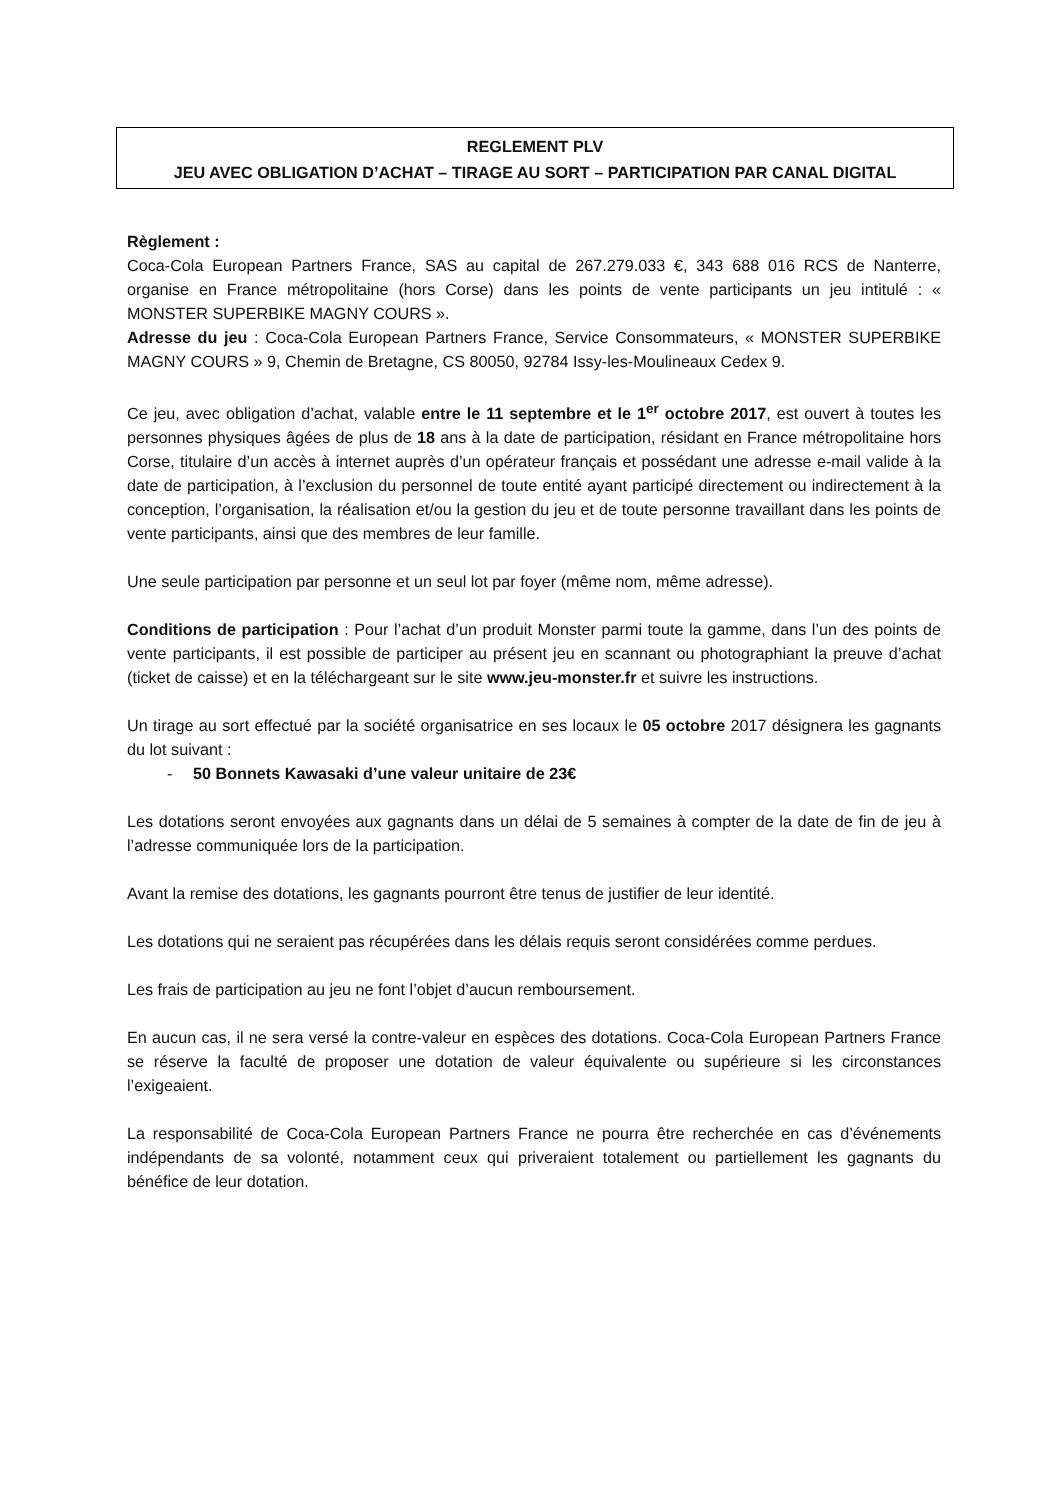REGLEMENT PLV
JEU AVEC OBLIGATION D’ACHAT – TIRAGE AU SORT – PARTICIPATION PAR CANAL DIGITAL
Règlement :
Coca-Cola European Partners France, SAS au capital de 267.279.033 €, 343 688 016 RCS de Nanterre, organise en France métropolitaine (hors Corse) dans les points de vente participants un jeu intitulé : « MONSTER SUPERBIKE MAGNY COURS ».
Adresse du jeu : Coca-Cola European Partners France, Service Consommateurs, « MONSTER SUPERBIKE MAGNY COURS » 9, Chemin de Bretagne, CS 80050, 92784 Issy-les-Moulineaux Cedex 9.
Ce jeu, avec obligation d’achat, valable entre le 11 septembre et le 1<sup>er</sup> octobre 2017, est ouvert à toutes les personnes physiques âgées de plus de 18 ans à la date de participation, résidant en France métropolitaine hors Corse, titulaire d’un accès à internet auprès d’un opérateur français et possédant une adresse e-mail valide à la date de participation, à l’exclusion du personnel de toute entité ayant participé directement ou indirectement à la conception, l’organisation, la réalisation et/ou la gestion du jeu et de toute personne travaillant dans les points de vente participants, ainsi que des membres de leur famille.
Une seule participation par personne et un seul lot par foyer (même nom, même adresse).
Conditions de participation : Pour l’achat d’un produit Monster parmi toute la gamme, dans l’un des points de vente participants, il est possible de participer au présent jeu en scannant ou photographiant la preuve d’achat (ticket de caisse) et en la téléchargeant sur le site www.jeu-monster.fr et suivre les instructions.
Un tirage au sort effectué par la société organisatrice en ses locaux le 05 octobre 2017 désignera les gagnants du lot suivant :
- 50 Bonnets Kawasaki d’une valeur unitaire de 23€
Les dotations seront envoyées aux gagnants dans un délai de 5 semaines à compter de la date de fin de jeu à l’adresse communiquée lors de la participation.
Avant la remise des dotations, les gagnants pourront être tenus de justifier de leur identité.
Les dotations qui ne seraient pas récupérées dans les délais requis seront considérées comme perdues.
Les frais de participation au jeu ne font l’objet d’aucun remboursement.
En aucun cas, il ne sera versé la contre-valeur en espèces des dotations. Coca-Cola European Partners France se réserve la faculté de proposer une dotation de valeur équivalente ou supérieure si les circonstances l’exigeaient.
La responsabilité de Coca-Cola European Partners France ne pourra être recherchée en cas d’événements indépendants de sa volonté, notamment ceux qui priveraient totalement ou partiellement les gagnants du bénéfice de leur dotation.